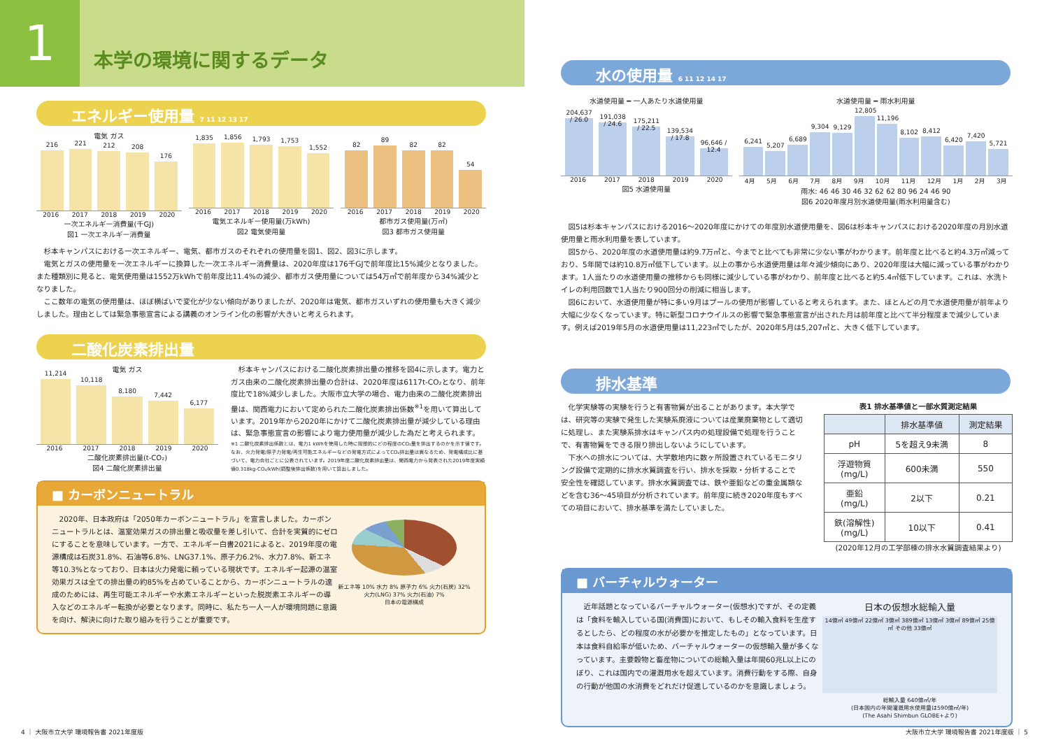1
本学の環境に関するデータ
エネルギー使用量 7 11 12 13 17
電気 ガス
216
221
212
208
176
2016 2017 2018 2019 2020
一次エネルギー消費量(千GJ)
図1 一次エネルギー消費量
1,835
1,856
1,793
1,753
1,552
2016 2017 2018 2019 2020
電気エネルギー使用量(万kWh)
図2 電気使用量
82
89
82
82
54
2016 2017 2018 2019 2020
都市ガス使用量(万㎥)
図3 都市ガス使用量
杉本キャンパスにおける一次エネルギー、電気、都市ガスのそれぞれの使用量を図1、図2、図3に示します。
電気とガスの使用量を一次エネルギーに換算した一次エネルギー消費量は、2020年度は176千GJで前年度比15%減少となりました。また種類別に見ると、電気使用量は1552万kWhで前年度比11.4%の減少、都市ガス使用量については54万㎥で前年度から34%減少となりました。
ここ数年の電気の使用量は、ほぼ横ばいで変化が少ない傾向がありましたが、2020年は電気、都市ガスいずれの使用量も大きく減少しました。理由としては緊急事態宣言による講義のオンライン化の影響が大きいと考えられます。
二酸化炭素排出量
電気 ガス
11,214
10,118
8,180
7,442
6,177
2016 2017 2018 2019 2020
二酸化炭素排出量(t-CO₂)
図4 二酸化炭素排出量
　杉本キャンパスにおける二酸化炭素排出量の推移を図4に示します。電力とガス由来の二酸化炭素排出量の合計は、2020年度は6117t-CO₂となり、前年度比で18%減少しました。大阪市立大学の場合、電力由来の二酸化炭素排出量は、関西電力において定められた二酸化炭素排出係数<sup>※1</sup>を用いて算出しています。2019年から2020年にかけて二酸化炭素排出量が減少している理由は、緊急事態宣言の影響により電力使用量が減少した為だと考えられます。
※1 二酸化炭素排出係数とは、電力1 kWhを使用した時に間接的にどの程度のCO₂量を排出するのかを示す値です。なお、火力発電/原子力発電/再生可能エネルギーなどの発電方式によってCO₂排出量は異なるため、発電構成比に基づいて、電力会社ごとに公表されています。2019年度二酸化炭素排出量は、関西電力から発表された2019年度実績値0.318kg-CO₂/kWh(調整後排出係数)を用いて算出しました。
■ カーボンニュートラル
　2020年、日本政府は「2050年カーボンニュートラル」を宣言しました。カーボンニュートラルとは、温室効果ガスの排出量と吸収量を差し引いて、合計を実質的にゼロにすることを意味しています。一方で、エネルギー白書2021によると、2019年度の電源構成は石炭31.8%、石油等6.8%、LNG37.1%、原子力6.2%、水力7.8%、新エネ等10.3%となっており、日本は火力発電に頼っている現状です。エネルギー起源の温室効果ガスは全ての排出量の約85%を占めていることから、カーボンニュートラルの達成のためには、再生可能エネルギーや水素エネルギーといった脱炭素エネルギーの導入などのエネルギー転換が必要となります。同時に、私たち一人一人が環境問題に意識を向け、解決に向けた取り組みを行うことが重要です。
新エネ等 10% 水力 8% 原子力 6% 火力(石炭) 32% 火力(LNG) 37% 火力(石油) 7%
日本の電源構成
4 ｜ 大阪市立大学 環境報告書 2021年度版
水の使用量 6 11 12 14 17
水道使用量 ━ 一人あたり水道使用量
204,637 / 26.0
191,038 / 24.6
175,211 / 22.5
139,534 / 17.8
96,646 / 12.4
2016 2017 2018 2019 2020
図5 水道使用量
水道使用量 ━ 雨水利用量
6,241
5,207
6,689
9,304
9,129
12,805
11,196
8,102
8,412
6,420
7,420
5,721
4月 5月 6月 7月 8月 9月 10月 11月 12月 1月 2月 3月
雨水: 46 46 30 46 32 62 62 80 96 24 46 90
図6 2020年度月別水道使用量(雨水利用量含む)
図5は杉本キャンパスにおける2016～2020年度にかけての年度別水道使用量を、図6は杉本キャンパスにおける2020年度の月別水道使用量と雨水利用量を表しています。
図5から、2020年度の水道使用量は約9.7万㎥と、今までと比べても非常に少ない事がわかります。前年度と比べると約4.3万㎥減っており、5年間では約10.8万㎥低下しています。以上の事から水道使用量は年々減少傾向にあり、2020年度は大幅に減っている事がわかります。1人当たりの水道使用量の推移からも同様に減少している事がわかり、前年度と比べると約5.4㎥低下しています。これは、水洗トイレの利用回数で1人当たり900回分の削減に相当します。
図6において、水道使用量が特に多い9月はプールの使用が影響していると考えられます。また、ほとんどの月で水道使用量が前年より大幅に少なくなっています。特に新型コロナウイルスの影響で緊急事態宣言が出された月は前年度と比べて半分程度まで減少しています。例えば2019年5月の水道使用量は11,223㎥でしたが、2020年5月は5,207㎥と、大きく低下しています。
排水基準
　化学実験等の実験を行うと有害物質が出ることがあります。本大学では、研究等の実験で発生した実験系廃液については産業廃棄物として適切に処理し、また実験系排水はキャンパス内の処理設備で処理を行うことで、有害物質をできる限り排出しないようにしています。
　下水への排水については、大学敷地内に数ヶ所設置されているモニタリング設備で定期的に排水水質調査を行い、排水を採取・分析することで安全性を確認しています。排水水質調査では、鉄や亜鉛などの重金属類などを含む36～45項目が分析されています。前年度に続き2020年度もすべての項目において、排水基準を満たしていました。
表1 排水基準値と一部水質測定結果
| | 排水基準値 | 測定結果 |
| --- | --- | --- |
| pH | 5を超え9未満 | 8 |
| 浮遊物質 (mg/L) | 600未満 | 550 |
| 亜鉛 (mg/L) | 2以下 | 0.21 |
| 鉄(溶解性) (mg/L) | 10以下 | 0.41 |
(2020年12月の工学部棟の排水水質調査結果より)
■ バーチャルウォーター
　近年話題となっているバーチャルウォーター(仮想水)ですが、その定義は「食料を輸入している国(消費国)において、もしその輸入食料を生産するとしたら、どの程度の水が必要かを推定したもの」となっています。日本は食料自給率が低いため、バーチャルウォーターの仮想輸入量が多くなっています。主要穀物と畜産物についての総輸入量は年間60兆L以上にのぼり、これは国内での灌漑用水を超えています。消費行動をする際、自身の行動が他国の水消費をどれだけ促進しているのかを意識しましょう。
日本の仮想水総輸入量
14億㎥ 49億㎥ 22億㎥ 3億㎥ 389億㎥ 13億㎥ 3億㎥ 89億㎥ 25億㎥ その他 33億㎥
総輸入量 640億㎥/年
(日本国内の年間灌漑用水使用量は590億㎥/年)
(The Asahi Shimbun GLOBE+より)
大阪市立大学 環境報告書 2021年度版 ｜ 5